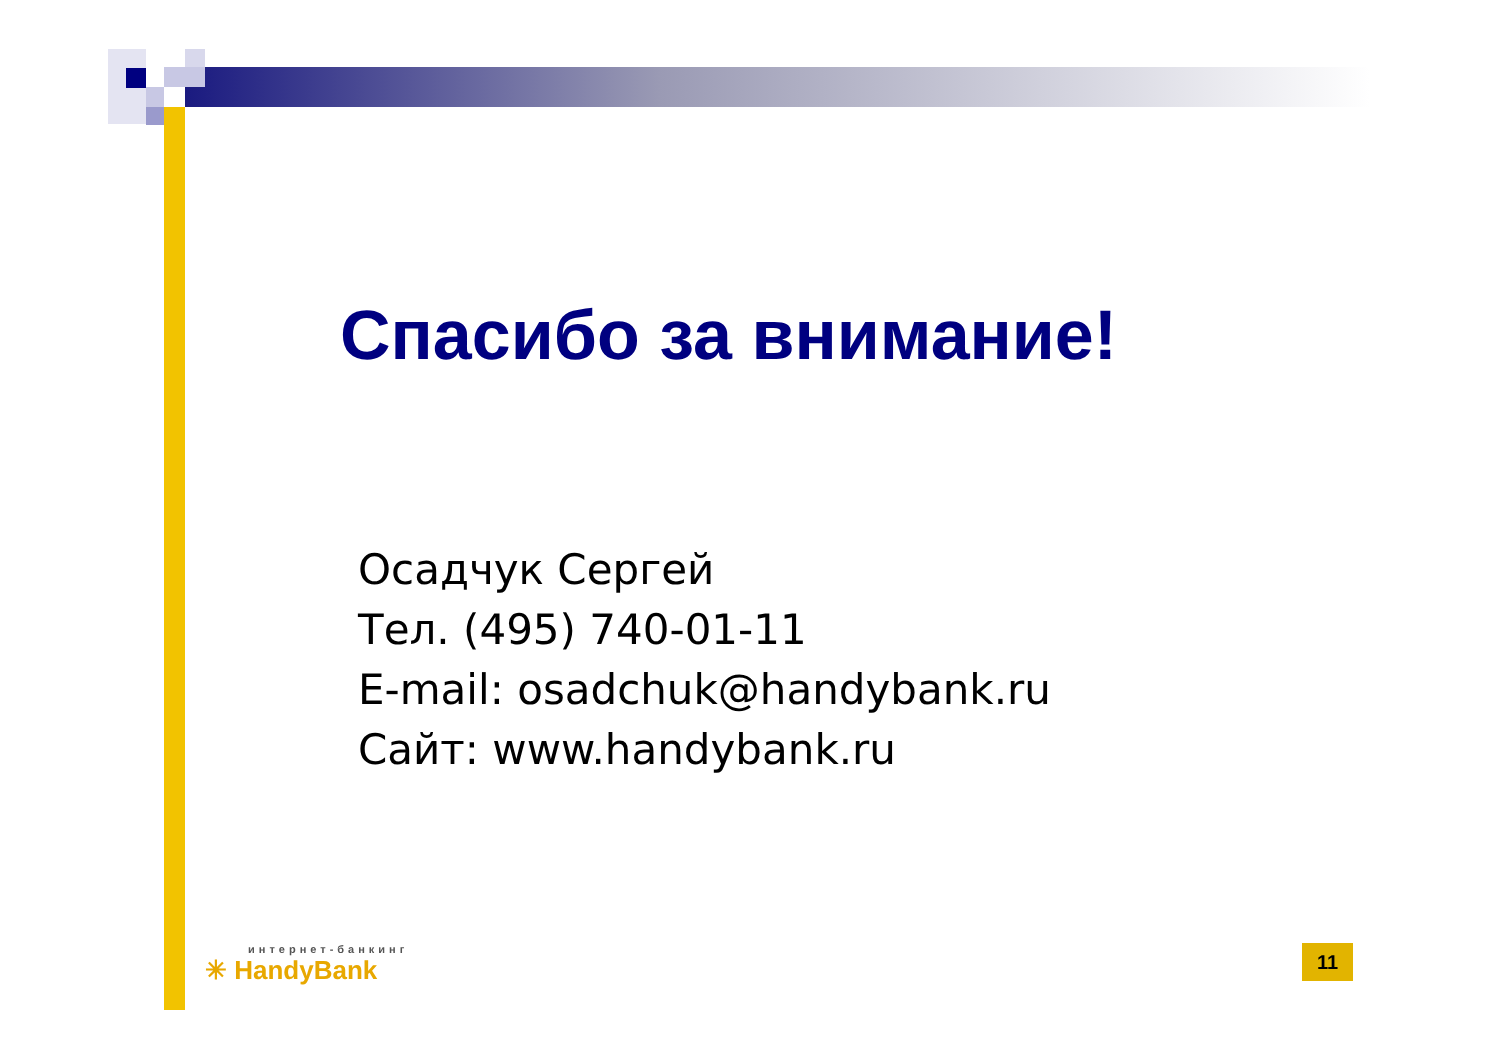Спасибо за внимание!
Осадчук Сергей
Тел. (495) 740-01-11
E-mail: osadchuk@handybank.ru
Сайт: www.handybank.ru
интернет-банкинг
✳ HandyBank
11